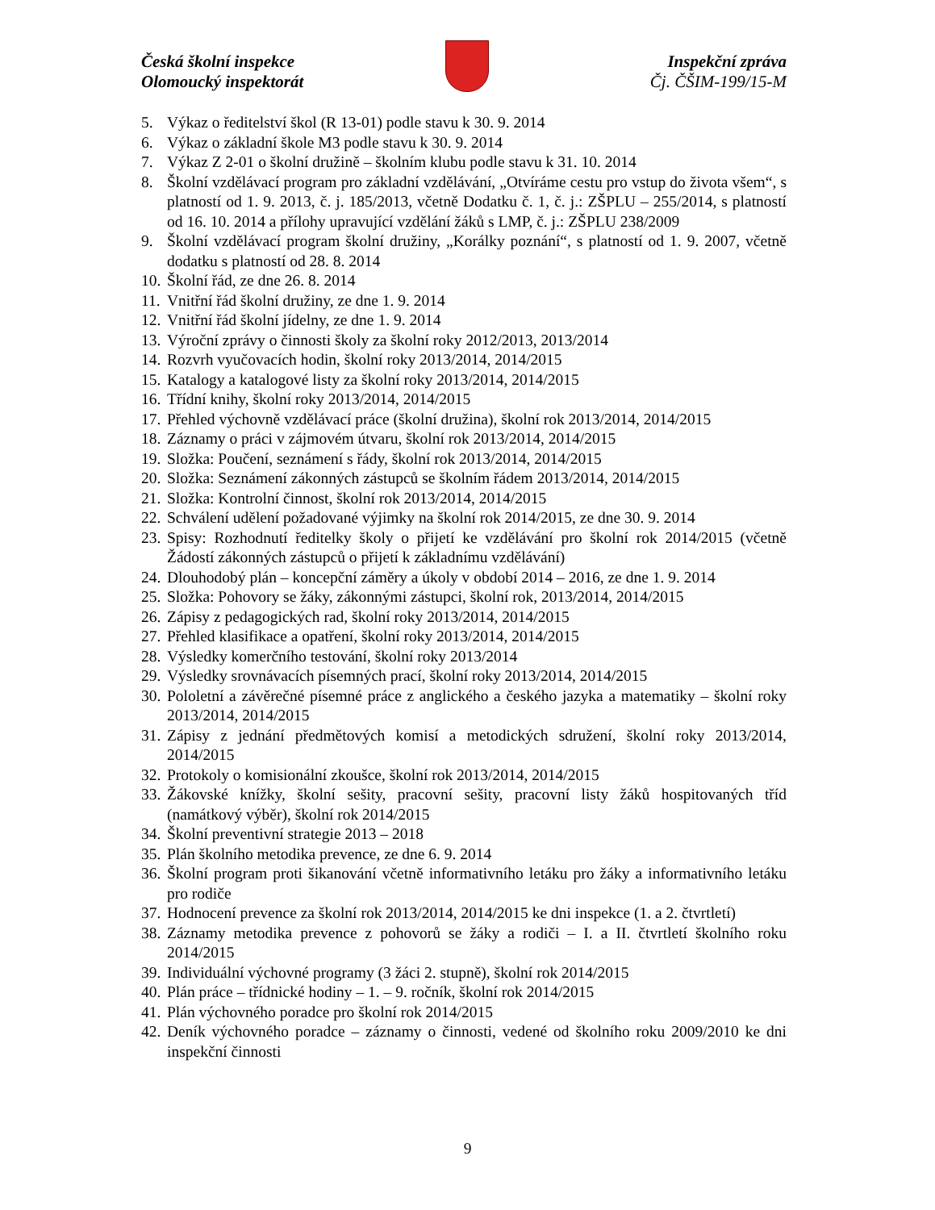Česká školní inspekce
Olomoucký inspektorát
Inspekční zpráva
Čj. ČŠIM-199/15-M
5. Výkaz o ředitelství škol (R 13-01) podle stavu k 30. 9. 2014
6. Výkaz o základní škole M3 podle stavu k 30. 9. 2014
7. Výkaz Z 2-01 o školní družině – školním klubu podle stavu k 31. 10. 2014
8. Školní vzdělávací program pro základní vzdělávání, „Otvíráme cestu pro vstup do života všem“, s platností od 1. 9. 2013, č. j. 185/2013, včetně Dodatku č. 1, č. j.: ZŠPLU – 255/2014, s platností od 16. 10. 2014 a přílohy upravující vzdělání žáků s LMP, č. j.: ZŠPLU 238/2009
9. Školní vzdělávací program školní družiny, „Korálky poznání“, s platností od 1. 9. 2007, včetně dodatku s platností od 28. 8. 2014
10. Školní řád, ze dne 26. 8. 2014
11. Vnitřní řád školní družiny, ze dne 1. 9. 2014
12. Vnitřní řád školní jídelny, ze dne 1. 9. 2014
13. Výroční zprávy o činnosti školy za školní roky 2012/2013, 2013/2014
14. Rozvrh vyučovacích hodin, školní roky 2013/2014, 2014/2015
15. Katalogy a katalogové listy za školní roky 2013/2014, 2014/2015
16. Třídní knihy, školní roky 2013/2014, 2014/2015
17. Přehled výchovně vzdělávací práce (školní družina), školní rok 2013/2014, 2014/2015
18. Záznamy o práci v zájmovém útvaru, školní rok 2013/2014, 2014/2015
19. Složka: Poučení, seznámení s řády, školní rok 2013/2014, 2014/2015
20. Složka: Seznámení zákonných zástupců se školním řádem 2013/2014, 2014/2015
21. Složka: Kontrolní činnost, školní rok 2013/2014, 2014/2015
22. Schválení udělení požadované výjimky na školní rok 2014/2015, ze dne 30. 9. 2014
23. Spisy: Rozhodnutí ředitelky školy o přijetí ke vzdělávání pro školní rok 2014/2015 (včetně Žádostí zákonných zástupců o přijetí k základnímu vzdělávání)
24. Dlouhodobý plán – koncepční záměry a úkoly v období 2014 – 2016, ze dne 1. 9. 2014
25. Složka: Pohovory se žáky, zákonnými zástupci, školní rok, 2013/2014, 2014/2015
26. Zápisy z pedagogických rad, školní roky 2013/2014, 2014/2015
27. Přehled klasifikace a opatření, školní roky 2013/2014, 2014/2015
28. Výsledky komerčního testování, školní roky 2013/2014
29. Výsledky srovnávacích písemných prací, školní roky 2013/2014, 2014/2015
30. Pololetní a závěrečné písemné práce z anglického a českého jazyka a matematiky – školní roky 2013/2014, 2014/2015
31. Zápisy z jednání předmětových komisí a metodických sdružení, školní roky 2013/2014, 2014/2015
32. Protokoly o komisionální zkoušce, školní rok 2013/2014, 2014/2015
33. Žákovské knížky, školní sešity, pracovní sešity, pracovní listy žáků hospitovaných tříd (namátkový výběr), školní rok 2014/2015
34. Školní preventivní strategie 2013 – 2018
35. Plán školního metodika prevence, ze dne 6. 9. 2014
36. Školní program proti šikanování včetně informativního letáku pro žáky a informativního letáku pro rodiče
37. Hodnocení prevence za školní rok 2013/2014, 2014/2015 ke dni inspekce (1. a 2. čtvrtletí)
38. Záznamy metodika prevence z pohovorů se žáky a rodiči – I. a II. čtvrtletí školního roku 2014/2015
39. Individuální výchovné programy (3 žáci 2. stupně), školní rok 2014/2015
40. Plán práce – třídnické hodiny – 1. – 9. ročník, školní rok 2014/2015
41. Plán výchovného poradce pro školní rok 2014/2015
42. Deník výchovného poradce – záznamy o činnosti, vedené od školního roku 2009/2010 ke dni inspekční činnosti
9